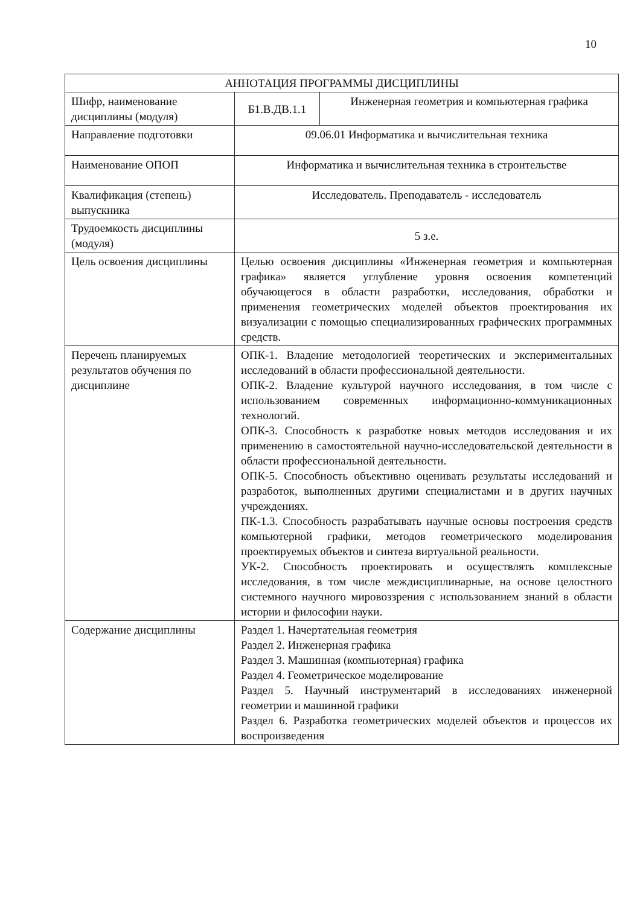10
| АННОТАЦИЯ ПРОГРАММЫ ДИСЦИПЛИНЫ | | |
| --- | --- | --- |
| Шифр, наименование дисциплины (модуля) | Б1.В.ДВ.1.1 | Инженерная геометрия и компьютерная графика |
| Направление подготовки | 09.06.01 Информатика и вычислительная техника | |
| Наименование ОПОП | Информатика и вычислительная техника в строительстве | |
| Квалификация (степень) выпускника | Исследователь. Преподаватель - исследователь | |
| Трудоемкость дисциплины (модуля) | 5 з.е. | |
| Цель освоения дисциплины | Целью освоения дисциплины «Инженерная геометрия и компьютерная графика» является углубление уровня освоения компетенций обучающегося в области разработки, исследования, обработки и применения геометрических моделей объектов проектирования их визуализации с помощью специализированных графических программных средств. | |
| Перечень планируемых результатов обучения по дисциплине | ОПК-1. Владение методологией теоретических и экспериментальных исследований в области профессиональной деятельности. ОПК-2. Владение культурой научного исследования, в том числе с использованием современных информационно-коммуникационных технологий. ОПК-3. Способность к разработке новых методов исследования и их применению в самостоятельной научно-исследовательской деятельности в области профессиональной деятельности. ОПК-5. Способность объективно оценивать результаты исследований и разработок, выполненных другими специалистами и в других научных учреждениях. ПК-1.3. Способность разрабатывать научные основы построения средств компьютерной графики, методов геометрического моделирования проектируемых объектов и синтеза виртуальной реальности. УК-2. Способность проектировать и осуществлять комплексные исследования, в том числе междисциплинарные, на основе целостного системного научного мировоззрения с использованием знаний в области истории и философии науки. | |
| Содержание дисциплины | Раздел 1. Начертательная геометрия Раздел 2. Инженерная графика Раздел 3. Машинная (компьютерная) графика Раздел 4. Геометрическое моделирование Раздел 5. Научный инструментарий в исследованиях инженерной геометрии и машинной графики Раздел 6. Разработка геометрических моделей объектов и процессов их воспроизведения | |